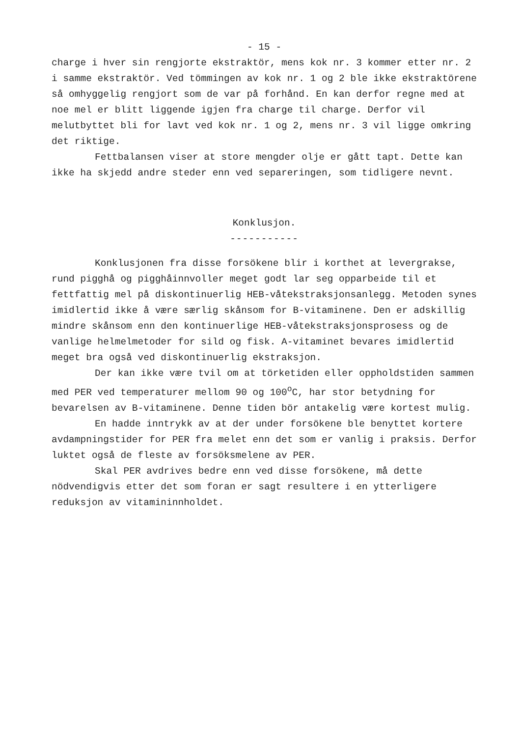- 15 -
charge i hver sin rengjorte ekstraktör, mens kok nr. 3 kommer etter nr. 2 i samme ekstraktör. Ved tömmingen av kok nr. 1 og 2 ble ikke ekstraktörene så omhyggelig rengjort som de var på forhånd. En kan derfor regne med at noe mel er blitt liggende igjen fra charge til charge. Derfor vil melutbyttet bli for lavt ved kok nr. 1 og 2, mens nr. 3 vil ligge omkring det riktige.
Fettbalansen viser at store mengder olje er gått tapt. Dette kan ikke ha skjedd andre steder enn ved separeringen, som tidligere nevnt.
Konklusjon.
-----------
Konklusjonen fra disse forsökene blir i korthet at levergrakse, rund pigghå og pigghåinnvoller meget godt lar seg opparbeide til et fettfattig mel på diskontinuerlig HEB-våtekstraksjonsanlegg. Metoden synes imidlertid ikke å være særlig skånsom for B-vitaminene. Den er adskillig mindre skånsom enn den kontinuerlige HEB-våtekstraksjonsprosess og de vanlige helmelmetoder for sild og fisk. A-vitaminet bevares imidlertid meget bra også ved diskontinuerlig ekstraksjon.
Der kan ikke være tvil om at törketiden eller oppholdstiden sammen med PER ved temperaturer mellom 90 og 100<sup>o</sup>C, har stor betydning for bevarelsen av B-vitaminene. Denne tiden bör antakelig være kortest mulig.
En hadde inntrykk av at der under forsökene ble benyttet kortere avdampningstider for PER fra melet enn det som er vanlig i praksis. Derfor luktet også de fleste av forsöksmelene av PER.
Skal PER avdrives bedre enn ved disse forsökene, må dette nödvendigvis etter det som foran er sagt resultere i en ytterligere reduksjon av vitamininnholdet.